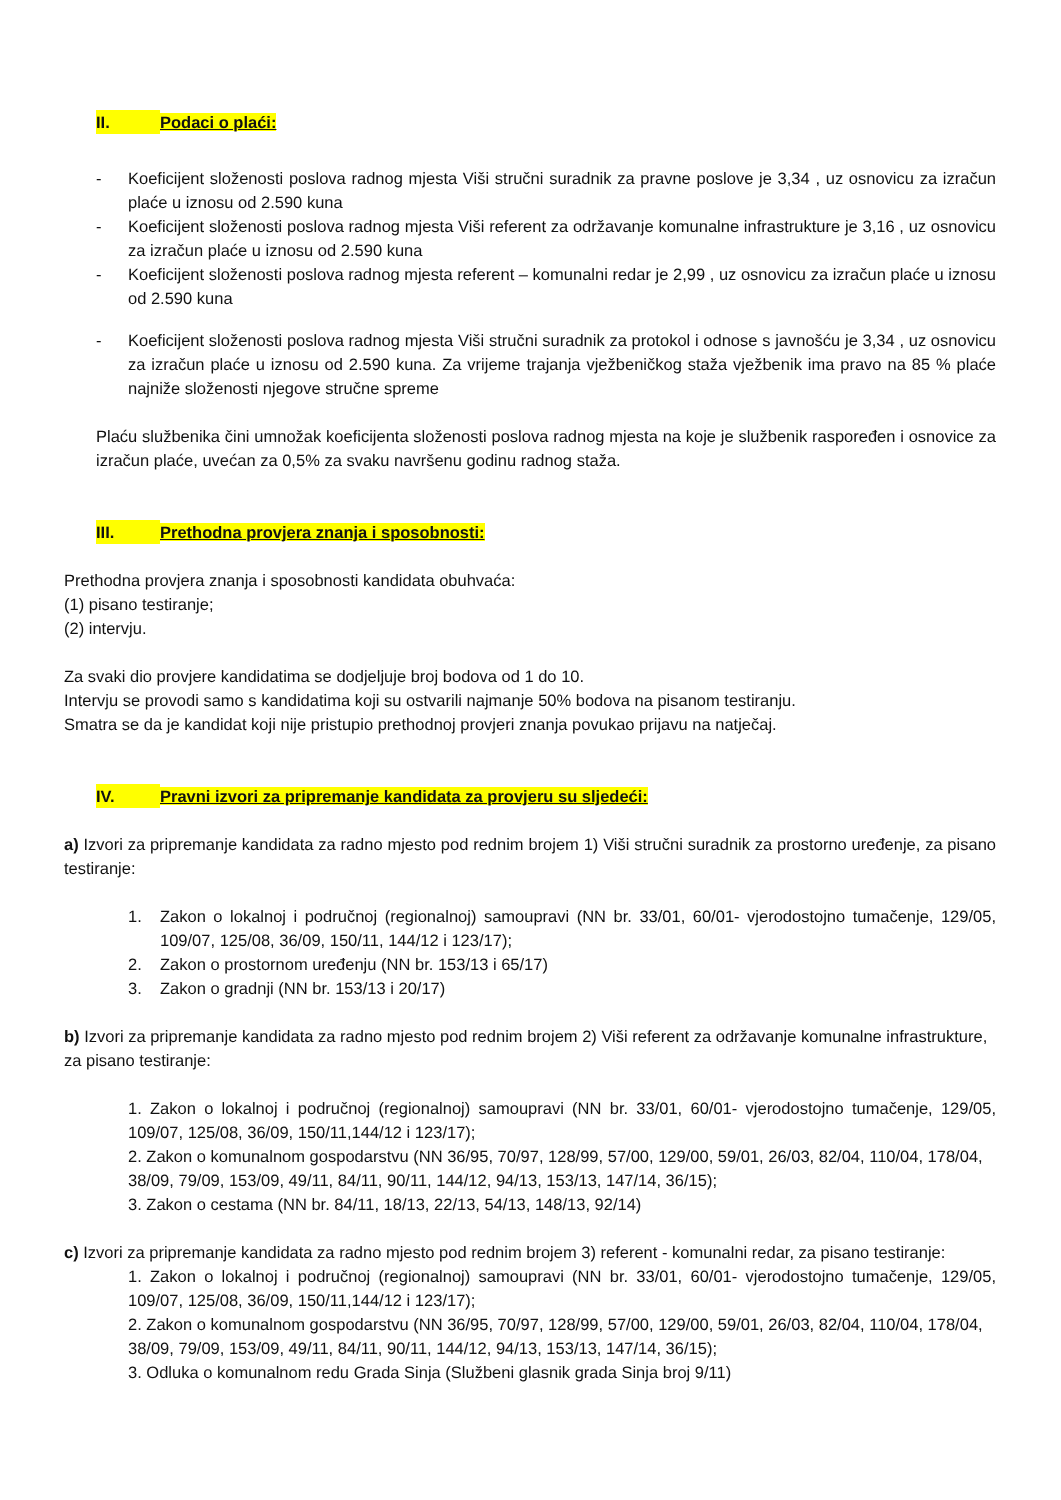II. Podaci o plaći:
- Koeficijent složenosti poslova radnog mjesta Viši stručni suradnik za pravne poslove je 3,34 , uz osnovicu za izračun plaće u iznosu od 2.590 kuna
- Koeficijent složenosti poslova radnog mjesta Viši referent za održavanje komunalne infrastrukture je 3,16 , uz osnovicu za izračun plaće u iznosu od 2.590 kuna
- Koeficijent složenosti poslova radnog mjesta referent – komunalni redar je 2,99 , uz osnovicu za izračun plaće u iznosu od 2.590 kuna
- Koeficijent složenosti poslova radnog mjesta Viši stručni suradnik za protokol i odnose s javnošću je 3,34 , uz osnovicu za izračun plaće u iznosu od 2.590 kuna. Za vrijeme trajanja vježbeničkog staža vježbenik ima pravo na 85 % plaće najniže složenosti njegove stručne spreme
Plaću službenika čini umnožak koeficijenta složenosti poslova radnog mjesta na koje je službenik raspoređen i osnovice za izračun plaće, uvećan za 0,5% za svaku navršenu godinu radnog staža.
III. Prethodna provjera znanja i sposobnosti:
Prethodna provjera znanja i sposobnosti kandidata obuhvaća:
(1) pisano testiranje;
(2) intervju.
Za svaki dio provjere kandidatima se dodjeljuje broj bodova od 1 do 10.
Intervju se provodi samo s kandidatima koji su ostvarili najmanje 50% bodova na pisanom testiranju.
Smatra se da je kandidat koji nije pristupio prethodnoj provjeri znanja povukao prijavu na natječaj.
IV. Pravni izvori za pripremanje kandidata za provjeru su sljedeći:
a) Izvori za pripremanje kandidata za radno mjesto pod rednim brojem 1) Viši stručni suradnik za prostorno uređenje, za pisano testiranje:
1. Zakon o lokalnoj i područnoj (regionalnoj) samoupravi (NN br. 33/01, 60/01- vjerodostojno tumačenje, 129/05, 109/07, 125/08, 36/09, 150/11, 144/12 i 123/17);
2. Zakon o prostornom uređenju (NN br. 153/13 i 65/17)
3. Zakon o gradnji (NN br. 153/13 i 20/17)
b) Izvori za pripremanje kandidata za radno mjesto pod rednim brojem 2) Viši referent za održavanje komunalne infrastrukture, za pisano testiranje:
1. Zakon o lokalnoj i područnoj (regionalnoj) samoupravi (NN br. 33/01, 60/01- vjerodostojno tumačenje, 129/05, 109/07, 125/08, 36/09, 150/11,144/12 i 123/17);
2. Zakon o komunalnom gospodarstvu (NN 36/95, 70/97, 128/99, 57/00, 129/00, 59/01, 26/03, 82/04, 110/04, 178/04, 38/09, 79/09, 153/09, 49/11, 84/11, 90/11, 144/12, 94/13, 153/13, 147/14, 36/15);
3. Zakon o cestama (NN br. 84/11, 18/13, 22/13, 54/13, 148/13, 92/14)
c) Izvori za pripremanje kandidata za radno mjesto pod rednim brojem 3) referent - komunalni redar, za pisano testiranje:
1. Zakon o lokalnoj i područnoj (regionalnoj) samoupravi (NN br. 33/01, 60/01- vjerodostojno tumačenje, 129/05, 109/07, 125/08, 36/09, 150/11,144/12 i 123/17);
2. Zakon o komunalnom gospodarstvu (NN 36/95, 70/97, 128/99, 57/00, 129/00, 59/01, 26/03, 82/04, 110/04, 178/04, 38/09, 79/09, 153/09, 49/11, 84/11, 90/11, 144/12, 94/13, 153/13, 147/14, 36/15);
3. Odluka o komunalnom redu Grada Sinja (Službeni glasnik grada Sinja broj 9/11)